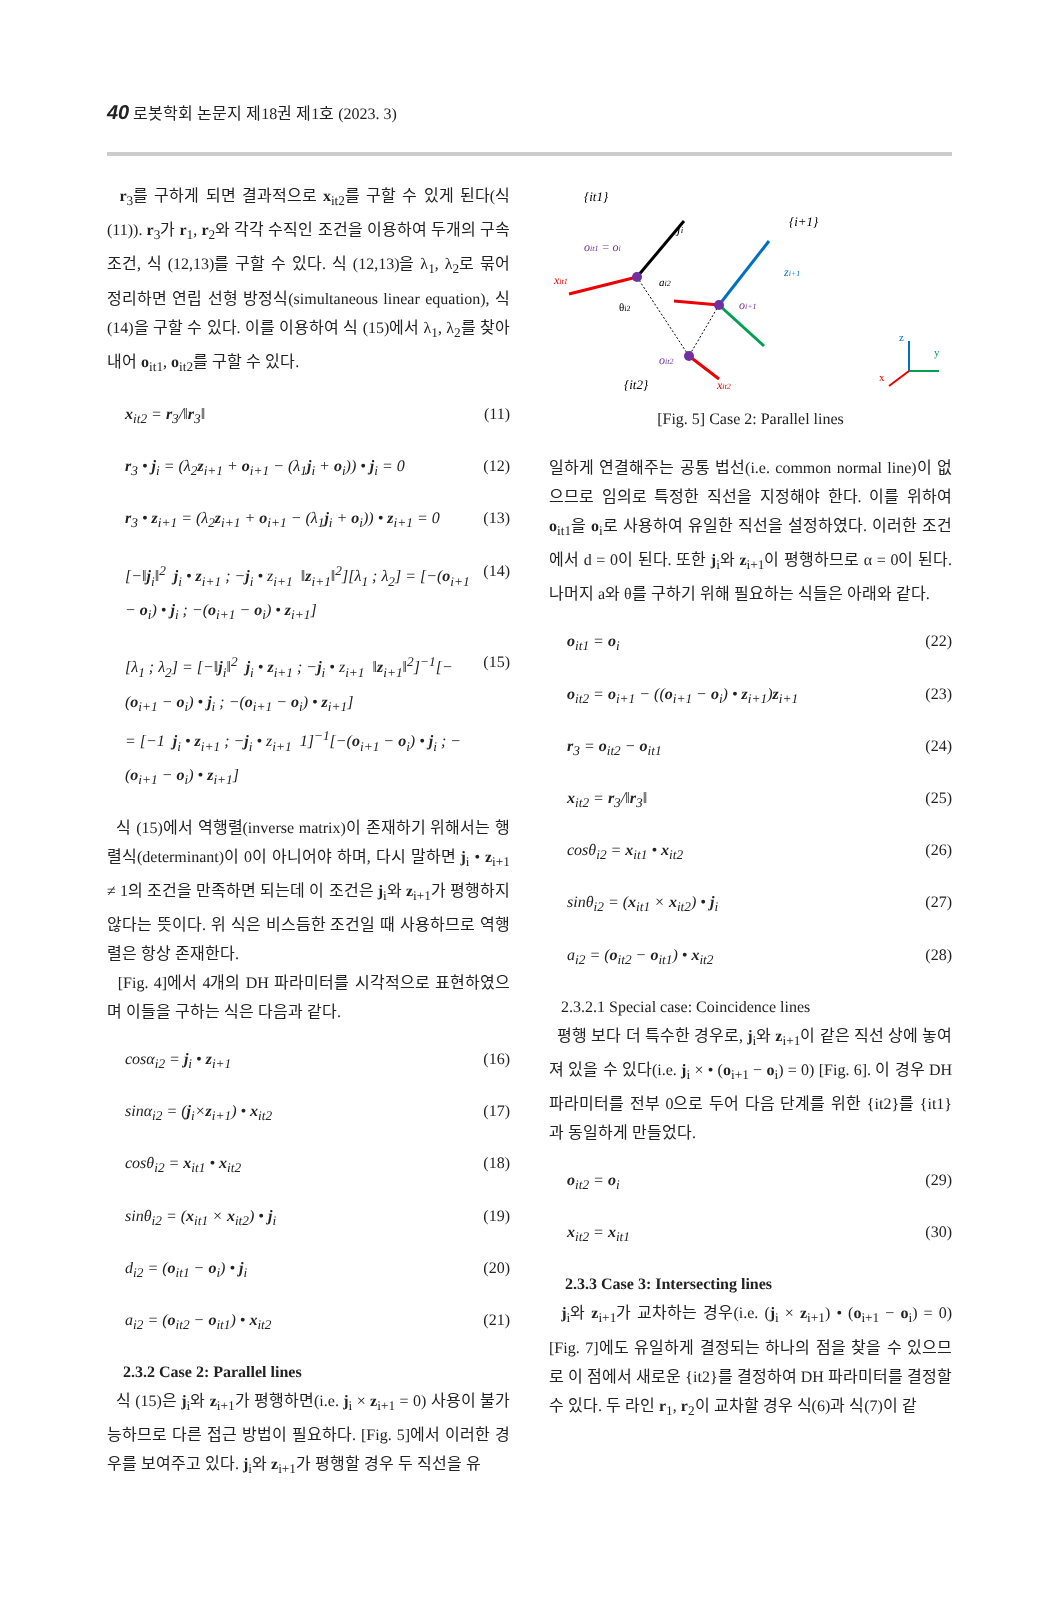40 로봇학회 논문지 제18권 제1호 (2023. 3)
r<sub>3</sub>를 구하게 되면 결과적으로 x<sub>it2</sub>를 구할 수 있게 된다(식 (11)). r<sub>3</sub>가 r<sub>1</sub>, r<sub>2</sub>와 각각 수직인 조건을 이용하여 두개의 구속조건, 식 (12,13)를 구할 수 있다. 식 (12,13)을 λ<sub>1</sub>, λ<sub>2</sub>로 묶어 정리하면 연립 선형 방정식(simultaneous linear equation), 식(14)을 구할 수 있다. 이를 이용하여 식 (15)에서 λ<sub>1</sub>, λ<sub>2</sub>를 찾아 내어 o<sub>it1</sub>, o<sub>it2</sub>를 구할 수 있다.
x<sub>it2</sub> = r<sub>3</sub>/‖r<sub>3</sub>‖ (11)
r<sub>3</sub> • j<sub>i</sub> = (λ<sub>2</sub>z<sub>i+1</sub> + o<sub>i+1</sub> − (λ<sub>1</sub>j<sub>i</sub> + o<sub>i</sub>)) • j<sub>i</sub> = 0 (12)
r<sub>3</sub> • z<sub>i+1</sub> = (λ<sub>2</sub>z<sub>i+1</sub> + o<sub>i+1</sub> − (λ<sub>1</sub>j<sub>i</sub> + o<sub>i</sub>)) • z<sub>i+1</sub> = 0 (13)
[−‖j<sub>i</sub>‖<sup>2</sup> j<sub>i</sub> • z<sub>i+1</sub> ; −j<sub>i</sub> • z<sub>i+1</sub> ‖z<sub>i+1</sub>‖<sup>2</sup>][λ<sub>1</sub> ; λ<sub>2</sub>] = [−(o<sub>i+1</sub> − o<sub>i</sub>) • j<sub>i</sub> ; −(o<sub>i+1</sub> − o<sub>i</sub>) • z<sub>i+1</sub>] (14)
[λ<sub>1</sub> ; λ<sub>2</sub>] = [−‖j<sub>i</sub>‖<sup>2</sup> j<sub>i</sub> • z<sub>i+1</sub> ; −j<sub>i</sub> • z<sub>i+1</sub> ‖z<sub>i+1</sub>‖<sup>2</sup>]<sup>−1</sup>[−(o<sub>i+1</sub> − o<sub>i</sub>) • j<sub>i</sub> ; −(o<sub>i+1</sub> − o<sub>i</sub>) • z<sub>i+1</sub>]
= [−1 j<sub>i</sub> • z<sub>i+1</sub> ; −j<sub>i</sub> • z<sub>i+1</sub> 1]<sup>−1</sup>[−(o<sub>i+1</sub> − o<sub>i</sub>) • j<sub>i</sub> ; −(o<sub>i+1</sub> − o<sub>i</sub>) • z<sub>i+1</sub>] (15)
식 (15)에서 역행렬(inverse matrix)이 존재하기 위해서는 행렬식(determinant)이 0이 아니어야 하며, 다시 말하면 j<sub>i</sub> • z<sub>i+1</sub> ≠ 1의 조건을 만족하면 되는데 이 조건은 j<sub>i</sub>와 z<sub>i+1</sub>가 평행하지 않다는 뜻이다. 위 식은 비스듬한 조건일 때 사용하므로 역행렬은 항상 존재한다.
[Fig. 4]에서 4개의 DH 파라미터를 시각적으로 표현하였으며 이들을 구하는 식은 다음과 같다.
cosα<sub>i2</sub> = j<sub>i</sub> • z<sub>i+1</sub> (16)
sinα<sub>i2</sub> = (j<sub>i</sub>×z<sub>i+1</sub>) • x<sub>it2</sub> (17)
cosθ<sub>i2</sub> = x<sub>it1</sub> • x<sub>it2</sub> (18)
sinθ<sub>i2</sub> = (x<sub>it1</sub> × x<sub>it2</sub>) • j<sub>i</sub> (19)
d<sub>i2</sub> = (o<sub>it1</sub> − o<sub>i</sub>) • j<sub>i</sub> (20)
a<sub>i2</sub> = (o<sub>it2</sub> − o<sub>it1</sub>) • x<sub>it2</sub> (21)
2.3.2 Case 2: Parallel lines
식 (15)은 j<sub>i</sub>와 z<sub>i+1</sub>가 평행하면(i.e. j<sub>i</sub> × z<sub>i+1</sub> = 0) 사용이 불가능하므로 다른 접근 방법이 필요하다. [Fig. 5]에서 이러한 경우를 보여주고 있다. j<sub>i</sub>와 z<sub>i+1</sub>가 평행할 경우 두 직선을 유
{it1}
{i+1}
ji
oit1 = oi
xit1
ai2
θi2
zi+1
oi+1
oit2
{it2}
xit2
z
y
x
[Fig. 5] Case 2: Parallel lines
일하게 연결해주는 공통 법선(i.e. common normal line)이 없으므로 임의로 특정한 직선을 지정해야 한다. 이를 위하여 o<sub>it1</sub>을 o<sub>i</sub>로 사용하여 유일한 직선을 설정하였다. 이러한 조건에서 d = 0이 된다. 또한 j<sub>i</sub>와 z<sub>i+1</sub>이 평행하므로 α = 0이 된다. 나머지 a와 θ를 구하기 위해 필요하는 식들은 아래와 같다.
o<sub>it1</sub> = o<sub>i</sub> (22)
o<sub>it2</sub> = o<sub>i+1</sub> − ((o<sub>i+1</sub> − o<sub>i</sub>) • z<sub>i+1</sub>)z<sub>i+1</sub> (23)
r<sub>3</sub> = o<sub>it2</sub> − o<sub>it1</sub> (24)
x<sub>it2</sub> = r<sub>3</sub>/‖r<sub>3</sub>‖ (25)
cosθ<sub>i2</sub> = x<sub>it1</sub> • x<sub>it2</sub> (26)
sinθ<sub>i2</sub> = (x<sub>it1</sub> × x<sub>it2</sub>) • j<sub>i</sub> (27)
a<sub>i2</sub> = (o<sub>it2</sub> − o<sub>it1</sub>) • x<sub>it2</sub> (28)
2.3.2.1 Special case: Coincidence lines
평행 보다 더 특수한 경우로, j<sub>i</sub>와 z<sub>i+1</sub>이 같은 직선 상에 놓여져 있을 수 있다(i.e. j<sub>i</sub> × • (o<sub>i+1</sub> − o<sub>i</sub>) = 0) [Fig. 6]. 이 경우 DH 파라미터를 전부 0으로 두어 다음 단계를 위한 {it2}를 {it1}과 동일하게 만들었다.
o<sub>it2</sub> = o<sub>i</sub> (29)
x<sub>it2</sub> = x<sub>it1</sub> (30)
2.3.3 Case 3: Intersecting lines
j<sub>i</sub>와 z<sub>i+1</sub>가 교차하는 경우(i.e. (j<sub>i</sub> × z<sub>i+1</sub>) • (o<sub>i+1</sub> − o<sub>i</sub>) = 0) [Fig. 7]에도 유일하게 결정되는 하나의 점을 찾을 수 있으므로 이 점에서 새로운 {it2}를 결정하여 DH 파라미터를 결정할 수 있다. 두 라인 r<sub>1</sub>, r<sub>2</sub>이 교차할 경우 식(6)과 식(7)이 같